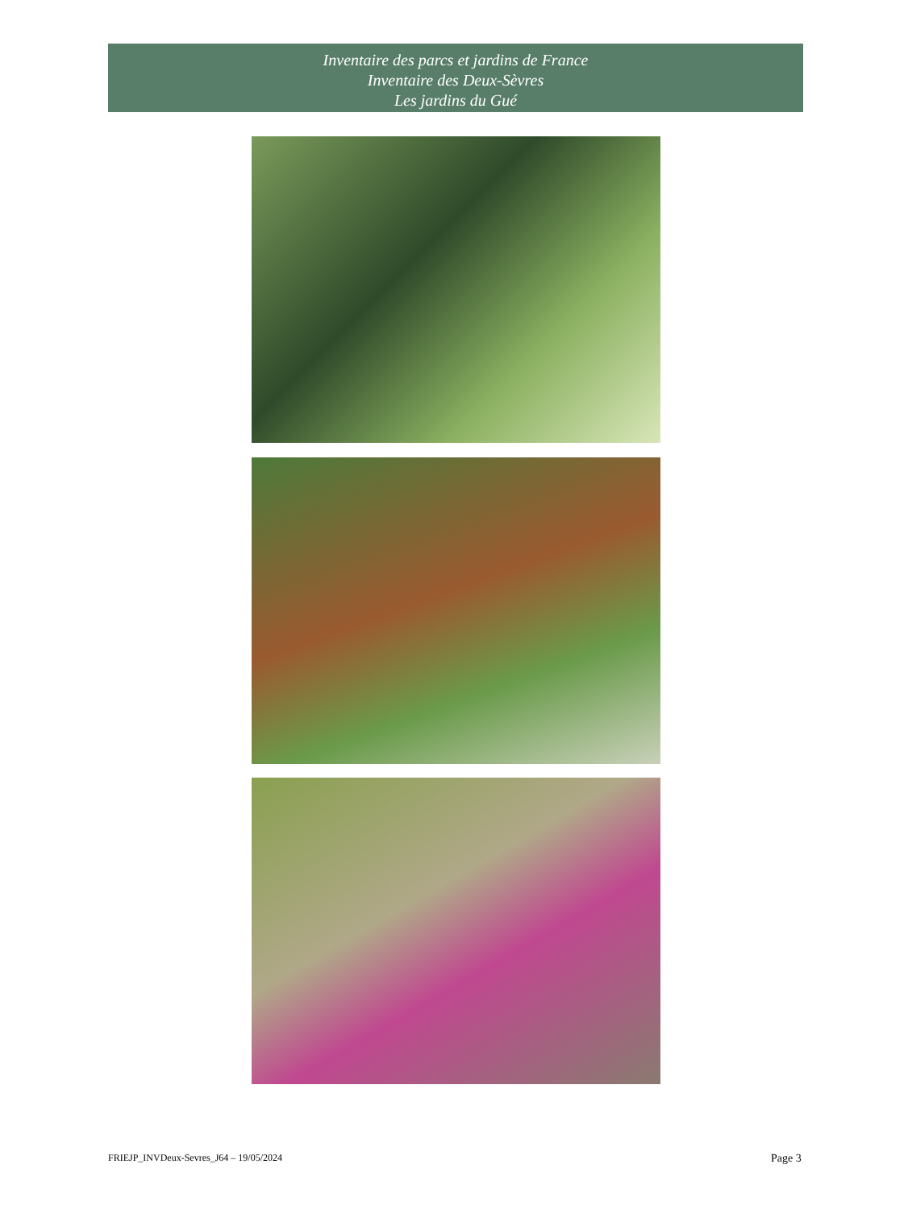Inventaire des parcs et jardins de France
Inventaire des Deux-Sèvres
Les jardins du Gué
FRIEJP_INVDeux-Sevres_J64 – 19/05/2024
Page 3